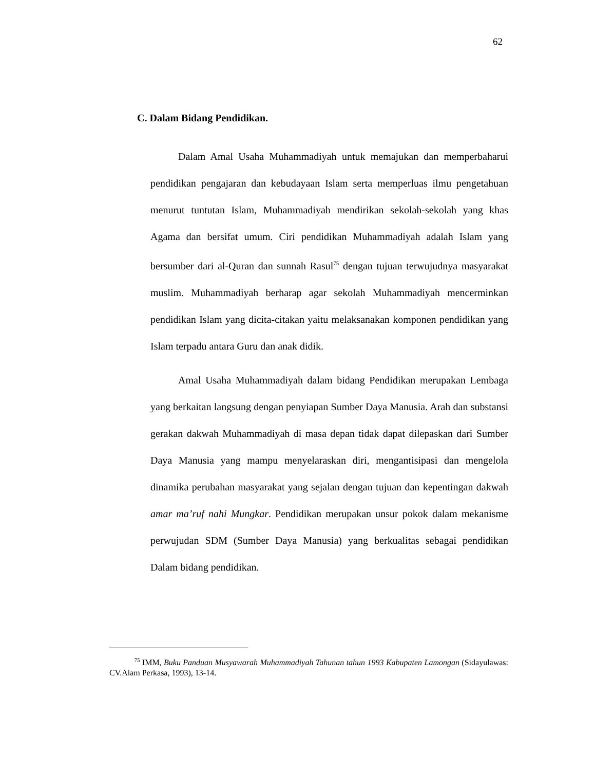62
C. Dalam Bidang Pendidikan.
Dalam Amal Usaha Muhammadiyah untuk memajukan dan memperbaharui pendidikan pengajaran dan kebudayaan Islam serta memperluas ilmu pengetahuan menurut tuntutan Islam, Muhammadiyah mendirikan sekolah-sekolah yang khas Agama dan bersifat umum. Ciri pendidikan Muhammadiyah adalah Islam yang bersumber dari al-Quran dan sunnah Rasul<sup>75</sup> dengan tujuan terwujudnya masyarakat muslim. Muhammadiyah berharap agar sekolah Muhammadiyah mencerminkan pendidikan Islam yang dicita-citakan yaitu melaksanakan komponen pendidikan yang Islam terpadu antara Guru dan anak didik.
Amal Usaha Muhammadiyah dalam bidang Pendidikan merupakan Lembaga yang berkaitan langsung dengan penyiapan Sumber Daya Manusia. Arah dan substansi gerakan dakwah Muhammadiyah di masa depan tidak dapat dilepaskan dari Sumber Daya Manusia yang mampu menyelaraskan diri, mengantisipasi dan mengelola dinamika perubahan masyarakat yang sejalan dengan tujuan dan kepentingan dakwah amar ma’ruf nahi Mungkar. Pendidikan merupakan unsur pokok dalam mekanisme perwujudan SDM (Sumber Daya Manusia) yang berkualitas sebagai pendidikan Dalam bidang pendidikan.
<sup>75</sup> IMM, Buku Panduan Musyawarah Muhammadiyah Tahunan tahun 1993 Kabupaten Lamongan (Sidayulawas: CV.Alam Perkasa, 1993), 13-14.